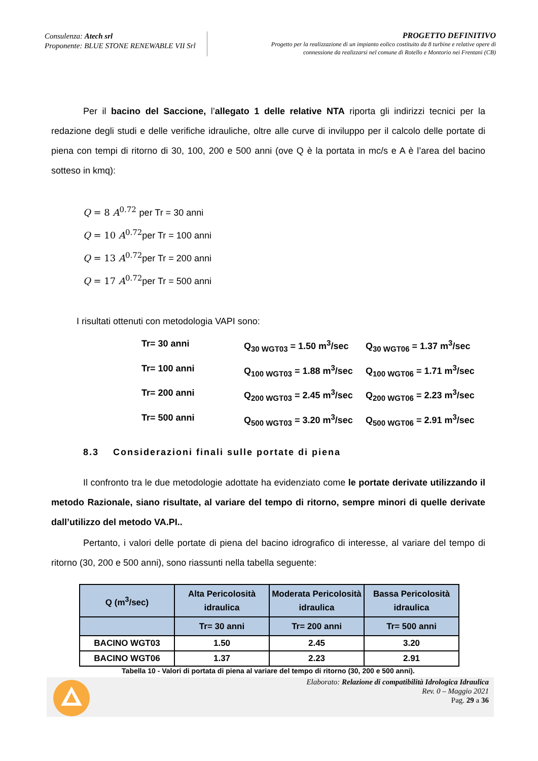Consulenza: Atech srl
Proponente: BLUE STONE RENEWABLE VII Srl
PROGETTO DEFINITIVO
Progetto per la realizzazione di un impianto eolico costituito da 8 turbine e relative opere di connessione da realizzarsi nel comune di Rotello e Montorio nei Frentani (CB)
Per il bacino del Saccione, l’allegato 1 delle relative NTA riporta gli indirizzi tecnici per la redazione degli studi e delle verifiche idrauliche, oltre alle curve di inviluppo per il calcolo delle portate di piena con tempi di ritorno di 30, 100, 200 e 500 anni (ove Q è la portata in mc/s e A è l’area del bacino sotteso in kmq):
Q = 8 A<sup>0.72</sup> per Tr = 30 anni
Q = 10 A<sup>0.72</sup>per Tr = 100 anni
Q = 13 A<sup>0.72</sup>per Tr = 200 anni
Q = 17 A<sup>0.72</sup>per Tr = 500 anni
I risultati ottenuti con metodologia VAPI sono:
Tr= 30 anni
Q<sub>30 WGT03</sub> = 1.50 m<sup>3</sup>/sec
Q<sub>30 WGT06</sub> = 1.37 m<sup>3</sup>/sec
Tr= 100 anni
Q<sub>100 WGT03</sub> = 1.88 m<sup>3</sup>/sec
Q<sub>100 WGT06</sub> = 1.71 m<sup>3</sup>/sec
Tr= 200 anni
Q<sub>200 WGT03</sub> = 2.45 m<sup>3</sup>/sec
Q<sub>200 WGT06</sub> = 2.23 m<sup>3</sup>/sec
Tr= 500 anni
Q<sub>500 WGT03</sub> = 3.20 m<sup>3</sup>/sec
Q<sub>500 WGT06</sub> = 2.91 m<sup>3</sup>/sec
8.3 Considerazioni finali sulle portate di piena
Il confronto tra le due metodologie adottate ha evidenziato come le portate derivate utilizzando il metodo Razionale, siano risultate, al variare del tempo di ritorno, sempre minori di quelle derivate dall’utilizzo del metodo VA.PI..
Pertanto, i valori delle portate di piena del bacino idrografico di interesse, al variare del tempo di ritorno (30, 200 e 500 anni), sono riassunti nella tabella seguente:
| Q (m<sup>3</sup>/sec) | Alta Pericolosità idraulica | Moderata Pericolosità idraulica | Bassa Pericolosità idraulica |
| --- | --- | --- | --- |
| | Tr= 30 anni | Tr= 200 anni | Tr= 500 anni |
| BACINO WGT03 | 1.50 | 2.45 | 3.20 |
| BACINO WGT06 | 1.37 | 2.23 | 2.91 |
Tabella 10 - Valori di portata di piena al variare del tempo di ritorno (30, 200 e 500 anni).
Elaborato: Relazione di compatibilità Idrologica Idraulica
Rev. 0 – Maggio 2021
Pag. 29 a 36